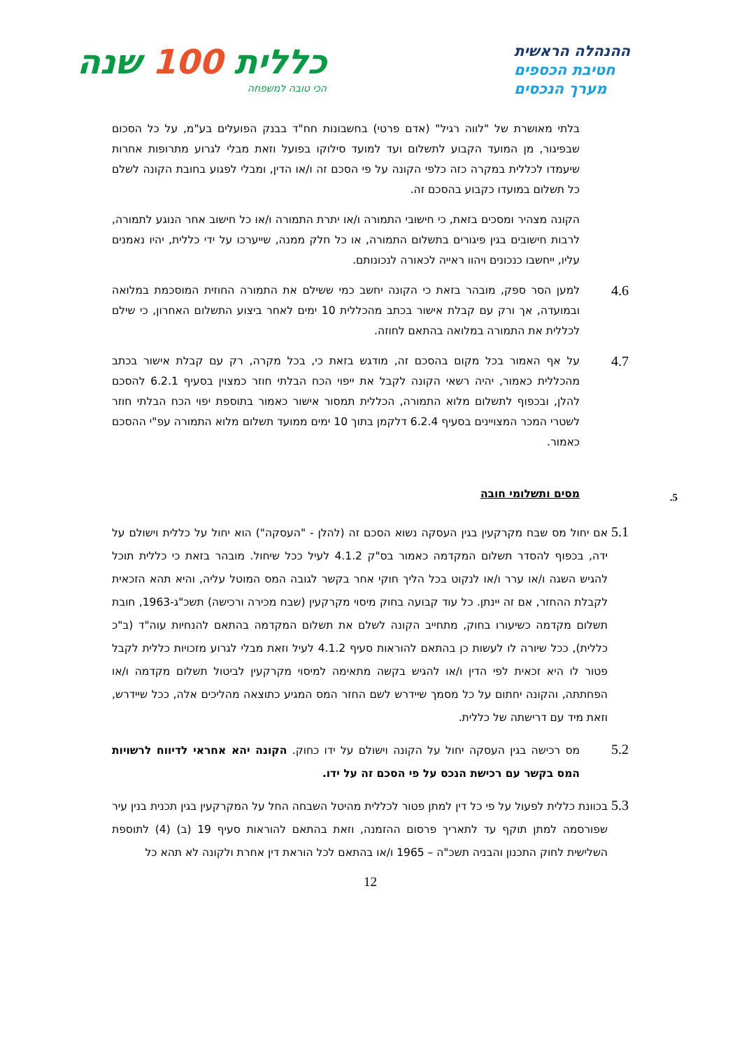ההנהלה הראשית
חטיבת הכספים
מערך הנכסים
כללית 100 שנה
הכי טובה למשפחה
בלתי מאושרת של "לווה רגיל" (אדם פרטי) בחשבונות חח"ד בבנק הפועלים בע"מ, על כל הסכום שבפיגור, מן המועד הקבוע לתשלום ועד למועד סילוקו בפועל וזאת מבלי לגרוע מתרופות אחרות שיעמדו לכללית במקרה כזה כלפי הקונה על פי הסכם זה ו/או הדין, ומבלי לפגוע בחובת הקונה לשלם כל תשלום במועדו כקבוע בהסכם זה.
הקונה מצהיר ומסכים בזאת, כי חישובי התמורה ו/או יתרת התמורה ו/או כל חישוב אחר הנוגע לתמורה, לרבות חישובים בגין פיגורים בתשלום התמורה, או כל חלק ממנה, שייערכו על ידי כללית, יהיו נאמנים עליו, ייחשבו כנכונים ויהוו ראייה לכאורה לנכונותם.
4.6
למען הסר ספק, מובהר בזאת כי הקונה יחשב כמי ששילם את התמורה החוזית המוסכמת במלואה ובמועדה, אך ורק עם קבלת אישור בכתב מהכללית 10 ימים לאחר ביצוע התשלום האחרון, כי שילם לכללית את התמורה במלואה בהתאם לחוזה.
4.7
על אף האמור בכל מקום בהסכם זה, מודגש בזאת כי, בכל מקרה, רק עם קבלת אישור בכתב מהכללית כאמור, יהיה רשאי הקונה לקבל את ייפוי הכח הבלתי חוזר כמצוין בסעיף 6.2.1 להסכם להלן, ובכפוף לתשלום מלוא התמורה, הכללית תמסור אישור כאמור בתוספת יפוי הכח הבלתי חוזר לשטרי המכר המצויינים בסעיף 6.2.4 דלקמן בתוך 10 ימים ממועד תשלום מלוא התמורה עפ"י ההסכם כאמור.
5. מסים ותשלומי חובה
5.1
אם יחול מס שבח מקרקעין בגין העסקה נשוא הסכם זה (להלן - "העסקה") הוא יחול על כללית וישולם על ידה, בכפוף להסדר תשלום המקדמה כאמור בס"ק 4.1.2 לעיל ככל שיחול. מובהר בזאת כי כללית תוכל להגיש השגה ו/או ערר ו/או לנקוט בכל הליך חוקי אחר בקשר לגובה המס המוטל עליה, והיא תהא הזכאית לקבלת ההחזר, אם זה יינתן. כל עוד קבועה בחוק מיסוי מקרקעין (שבח מכירה ורכישה) תשכ"ג-1963, חובת תשלום מקדמה כשיעורו בחוק, מתחייב הקונה לשלם את תשלום המקדמה בהתאם להנחיות עוה"ד (ב"כ כללית), ככל שיורה לו לעשות כן בהתאם להוראות סעיף 4.1.2 לעיל וזאת מבלי לגרוע מזכויות כללית לקבל פטור לו היא זכאית לפי הדין ו/או להגיש בקשה מתאימה למיסוי מקרקעין לביטול תשלום מקדמה ו/או הפחתתה, והקונה יחתום על כל מסמך שיידרש לשם החזר המס המגיע כתוצאה מהליכים אלה, ככל שיידרש, וזאת מיד עם דרישתה של כללית.
5.2
מס רכישה בגין העסקה יחול על הקונה וישולם על ידו כחוק. הקונה יהא אחראי לדיווח לרשויות המס בקשר עם רכישת הנכס על פי הסכם זה על ידו.
5.3
בכוונת כללית לפעול על פי כל דין למתן פטור לכללית מהיטל השבחה החל על המקרקעין בגין תכנית בנין עיר שפורסמה למתן תוקף עד לתאריך פרסום ההזמנה, וזאת בהתאם להוראות סעיף 19 (ב) (4) לתוספת השלישית לחוק התכנון והבניה תשכ"ה – 1965 ו/או בהתאם לכל הוראת דין אחרת ולקונה לא תהא כל
12